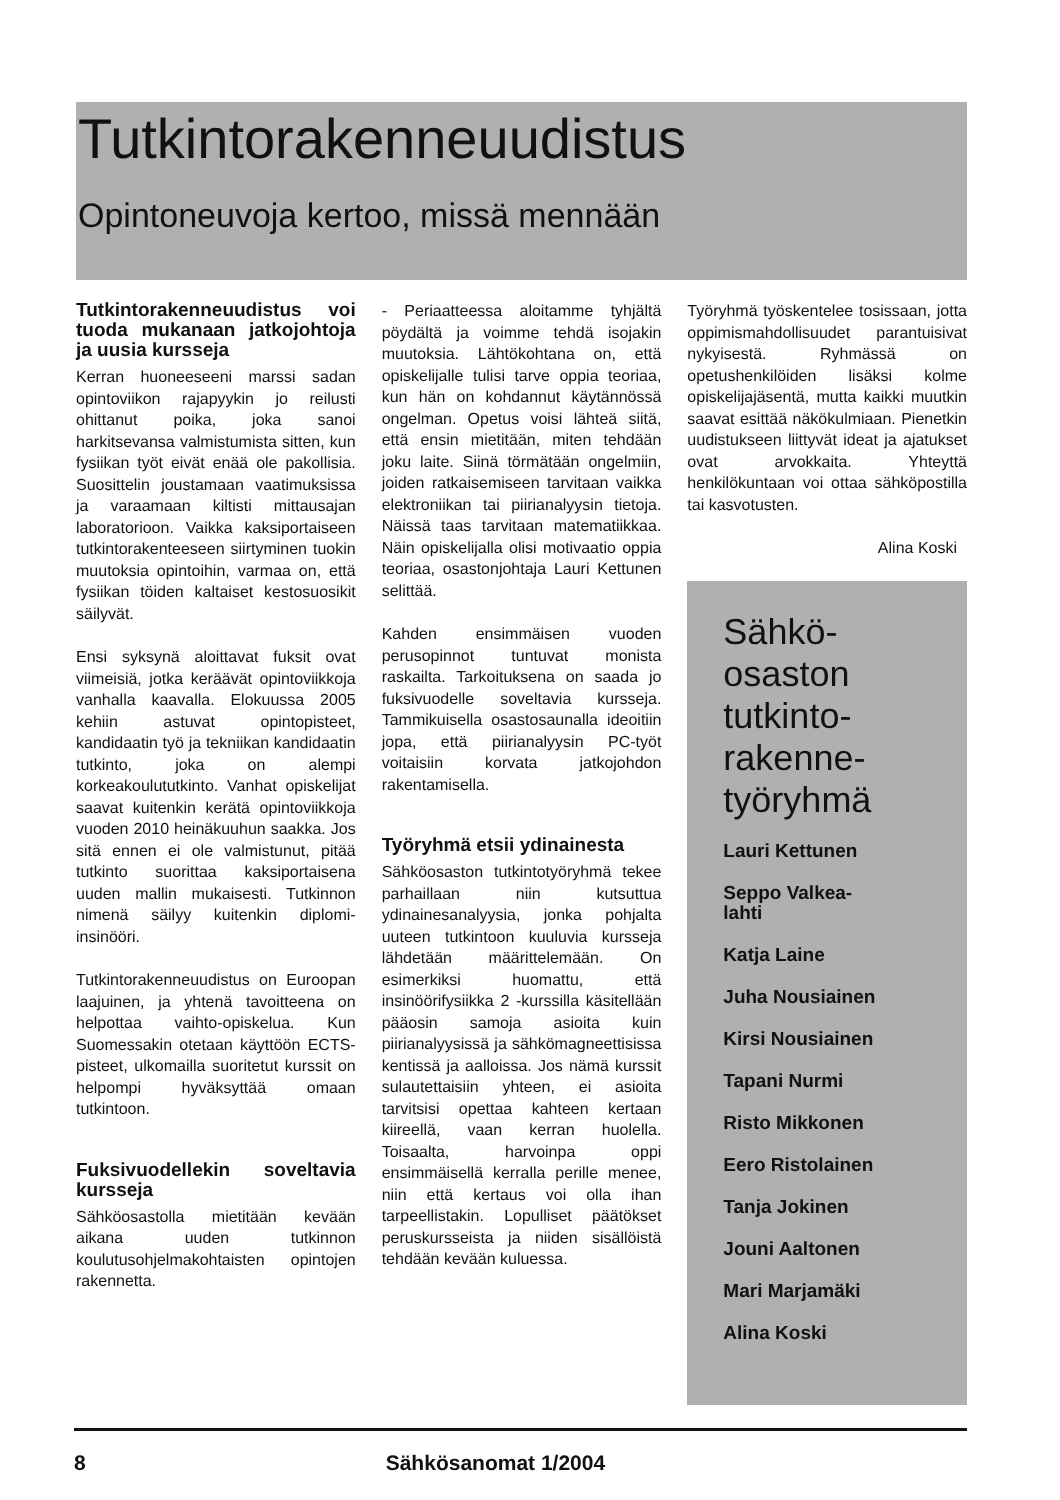Tutkintorakenneuudistus
Opintoneuvoja kertoo, missä mennään
Tutkintorakenneuudistus voi tuoda mukanaan jatkojohtoja ja uusia kursseja
Kerran huoneeseeni marssi sadan opintoviikon rajapyykin jo reilusti ohittanut poika, joka sanoi harkitsevansa valmistumista sitten, kun fysiikan työt eivät enää ole pakollisia. Suosittelin joustamaan vaatimuksissa ja varaamaan kiltisti mittausajan laboratorioon. Vaikka kaksiportaiseen tutkintorakenteeseen siirtyminen tuokin muutoksia opintoihin, varmaa on, että fysiikan töiden kaltaiset kestosuosikit säilyvät.
Ensi syksynä aloittavat fuksit ovat viimeisiä, jotka keräävät opintoviikkoja vanhalla kaavalla. Elokuussa 2005 kehiin astuvat opintopisteet, kandidaatin työ ja tekniikan kandidaatin tutkinto, joka on alempi korkeakoulututkinto. Vanhat opiskelijat saavat kuitenkin kerätä opintoviikkoja vuoden 2010 heinäkuuhun saakka. Jos sitä ennen ei ole valmistunut, pitää tutkinto suorittaa kaksiportaisena uuden mallin mukaisesti. Tutkinnon nimenä säilyy kuitenkin diplomi-insinööri.
Tutkintorakenneuudistus on Euroopan laajuinen, ja yhtenä tavoitteena on helpottaa vaihto-opiskelua. Kun Suomessakin otetaan käyttöön ECTS-pisteet, ulkomailla suoritetut kurssit on helpompi hyväksyttää omaan tutkintoon.
Fuksivuodellekin soveltavia kursseja
Sähköosastolla mietitään kevään aikana uuden tutkinnon koulutusohjelmakohtaisten opintojen rakennetta.
- Periaatteessa aloitamme tyhjältä pöydältä ja voimme tehdä isojakin muutoksia. Lähtökohtana on, että opiskelijalle tulisi tarve oppia teoriaa, kun hän on kohdannut käytännössä ongelman. Opetus voisi lähteä siitä, että ensin mietitään, miten tehdään joku laite. Siinä törmätään ongelmiin, joiden ratkaisemiseen tarvitaan vaikka elektroniikan tai piirianalyysin tietoja. Näissä taas tarvitaan matematiikkaa. Näin opiskelijalla olisi motivaatio oppia teoriaa, osastonjohtaja Lauri Kettunen selittää.
Kahden ensimmäisen vuoden perusopinnot tuntuvat monista raskailta. Tarkoituksena on saada jo fuksivuodelle soveltavia kursseja. Tammikuisella osastosaunalla ideoitiin jopa, että piirianalyysin PC-työt voitaisiin korvata jatkojohdon rakentamisella.
Työryhmä etsii ydinainesta
Sähköosaston tutkintotyöryhmä tekee parhaillaan niin kutsuttua ydinainesanalyysia, jonka pohjalta uuteen tutkintoon kuuluvia kursseja lähdetään määrittelemään. On esimerkiksi huomattu, että insinöörifysiikka 2 -kurssilla käsitellään pääosin samoja asioita kuin piirianalyysissä ja sähkömagneettisissa kentissä ja aalloissa. Jos nämä kurssit sulautettaisiin yhteen, ei asioita tarvitsisi opettaa kahteen kertaan kiireellä, vaan kerran huolella. Toisaalta, harvoinpa oppi ensimmäisellä kerralla perille menee, niin että kertaus voi olla ihan tarpeellistakin. Lopulliset päätökset peruskursseista ja niiden sisällöistä tehdään kevään kuluessa.
Työryhmä työskentelee tosissaan, jotta oppimismahdollisuudet parantuisivat nykyisestä. Ryhmässä on opetushenkilöiden lisäksi kolme opiskelijajäsentä, mutta kaikki muutkin saavat esittää näkökulmiaan. Pienetkin uudistukseen liittyvät ideat ja ajatukset ovat arvokkaita. Yhteyttä henkilökuntaan voi ottaa sähköpostilla tai kasvotusten.
Alina Koski
Sähkö-
osaston
tutkinto-
rakenne-
työryhmä
Lauri Kettunen
Seppo Valkea-
lahti
Katja Laine
Juha Nousiainen
Kirsi Nousiainen
Tapani Nurmi
Risto Mikkonen
Eero Ristolainen
Tanja Jokinen
Jouni Aaltonen
Mari Marjamäki
Alina Koski
8 Sähkösanomat 1/2004